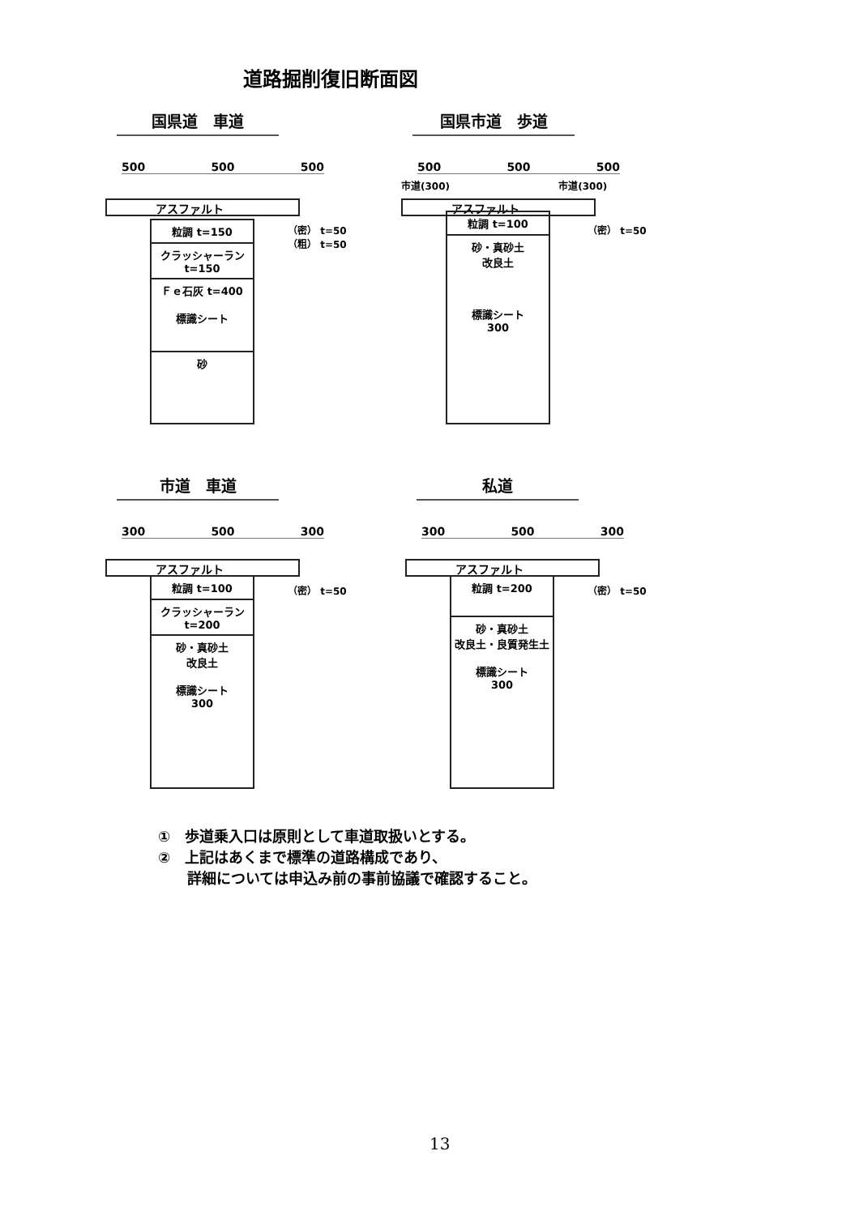道路掘削復旧断面図
国県道　車道
500 500 500
アスファルト
粒調 t=150
クラッシャーラン t=150
Ｆｅ石灰 t=400
標識シート
砂
（密） t=50
（粗） t=50
国県市道　歩道
500 500 500
市道(300) 市道(300)
アスファルト
粒調 t=100
砂・真砂土
改良土
標識シート
300
（密） t=50
市道　車道
300 500 300
アスファルト
粒調 t=100
クラッシャーラン t=200
砂・真砂土
改良土
標識シート
300
（密） t=50
私道
300 500 300
アスファルト
粒調 t=200
砂・真砂土
改良土・良質発生土
標識シート
300
（密） t=50
①　歩道乗入口は原則として車道取扱いとする。
②　上記はあくまで標準の道路構成であり、
　　詳細については申込み前の事前協議で確認すること。
13